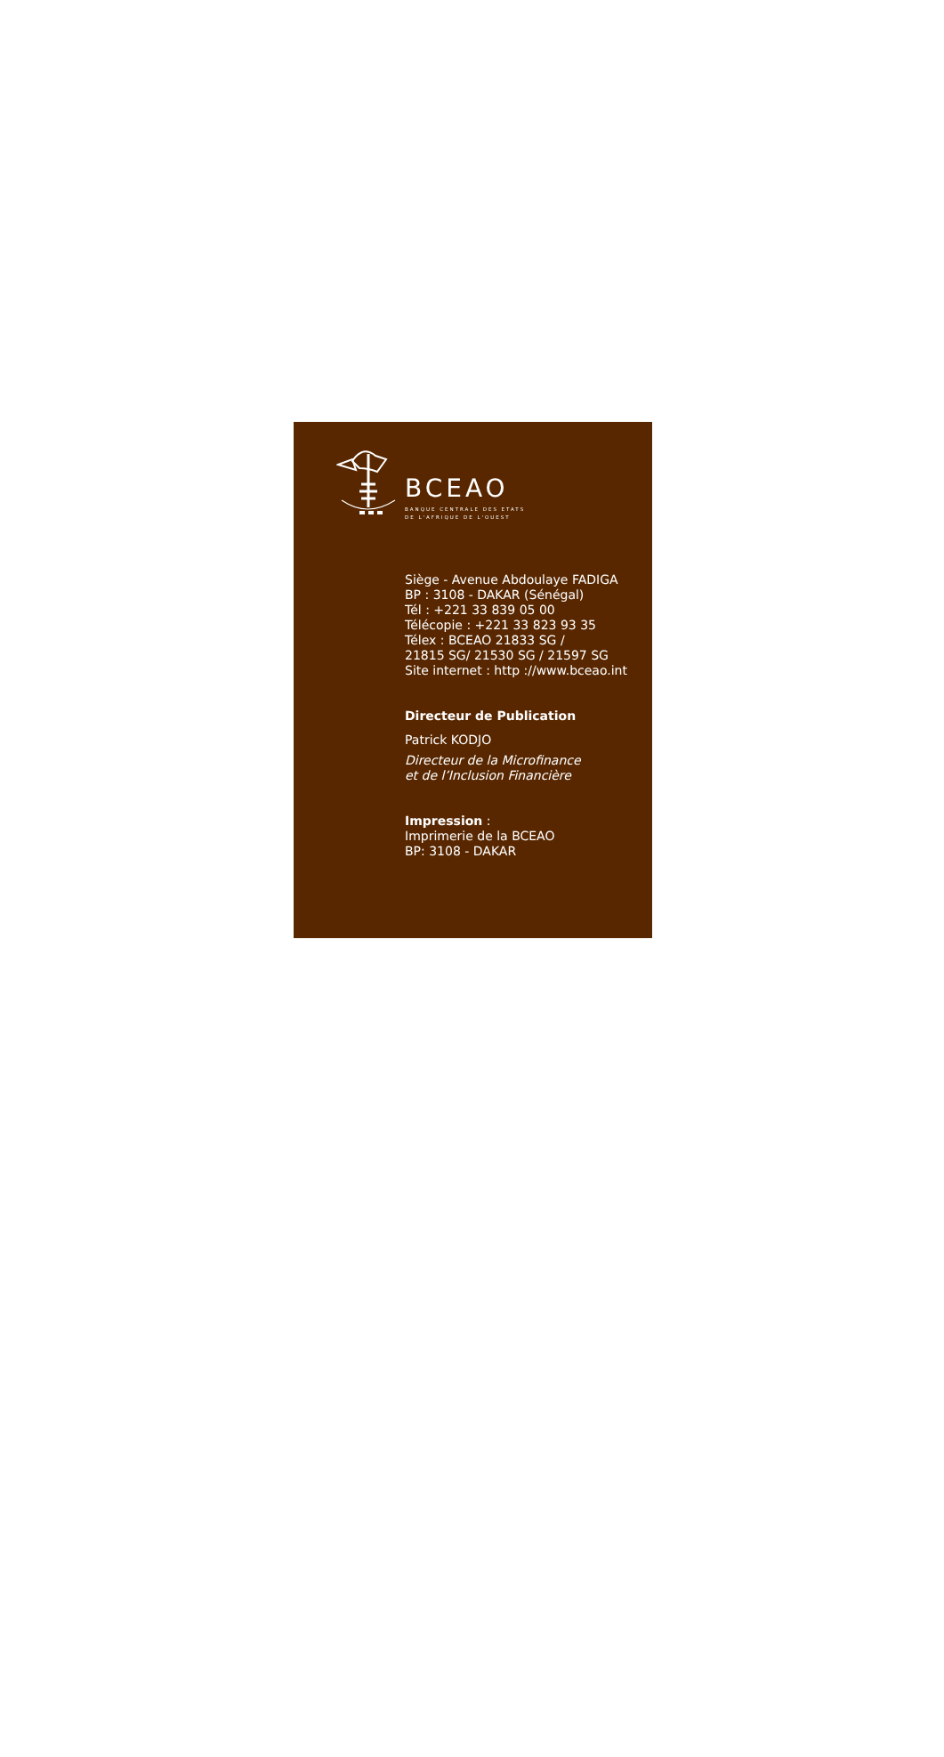BCEAO
BANQUE CENTRALE DES ETATS
DE L'AFRIQUE DE L'OUEST
Siège - Avenue Abdoulaye FADIGA
BP : 3108 - DAKAR (Sénégal)
Tél : +221 33 839 05 00
Télécopie : +221 33 823 93 35
Télex : BCEAO 21833 SG /
21815 SG/ 21530 SG / 21597 SG
Site internet : http ://www.bceao.int
Directeur de Publication
Patrick KODJO
Directeur de la Microfinance
et de l’Inclusion Financière
Impression :
Imprimerie de la BCEAO
BP: 3108 - DAKAR